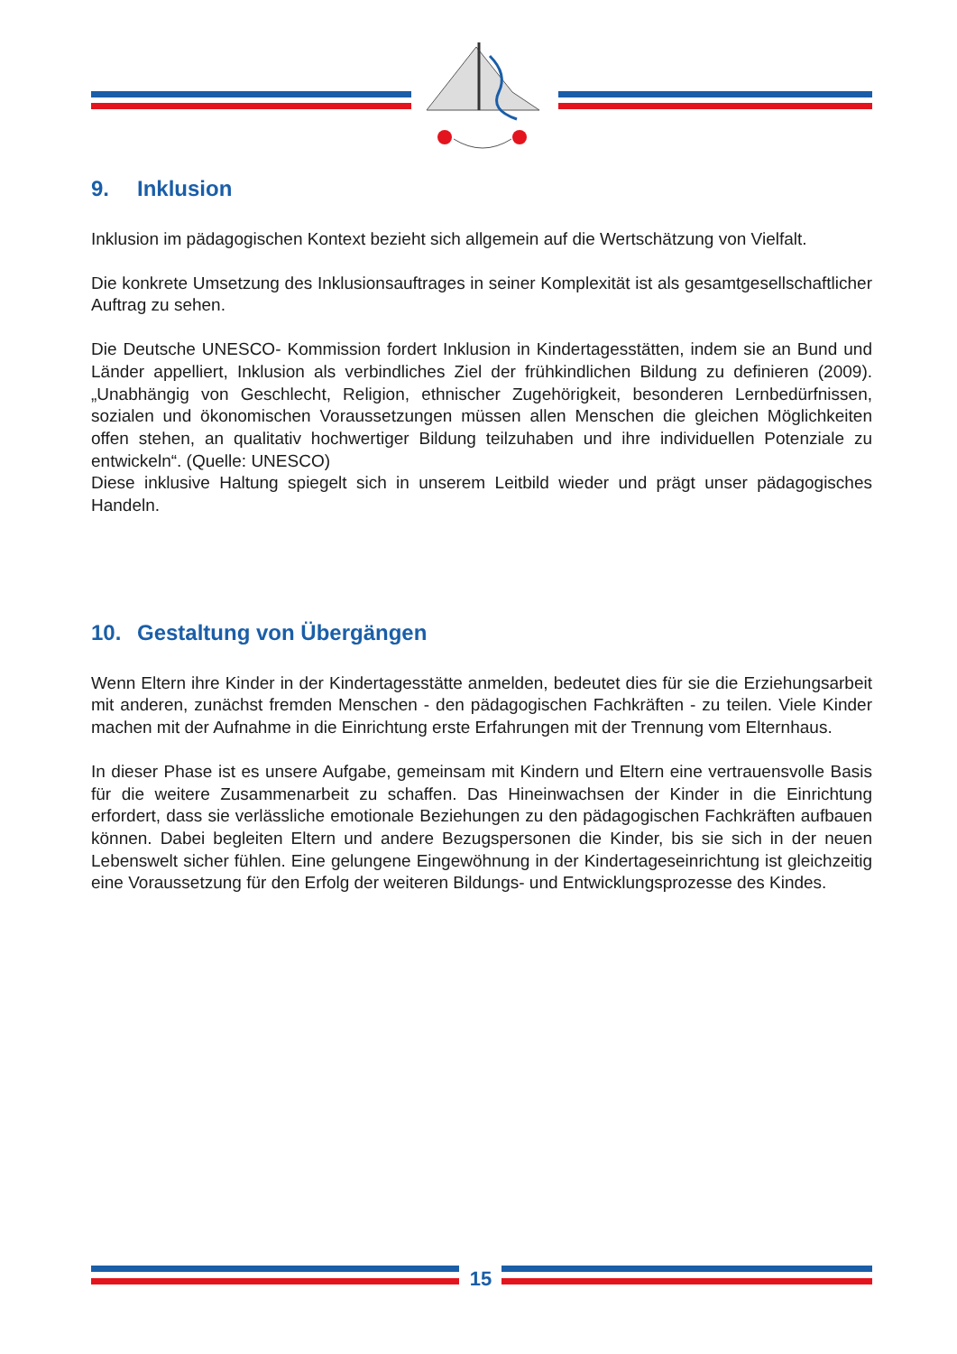9. Inklusion
Inklusion im pädagogischen Kontext bezieht sich allgemein auf die Wertschätzung von Vielfalt.
Die konkrete Umsetzung des Inklusionsauftrages in seiner Komplexität ist als gesamtgesell­schaftlicher Auftrag zu sehen.
Die Deutsche UNESCO- Kommission fordert Inklusion in Kindertagesstätten, indem sie an Bund und Länder appelliert, Inklusion als verbindliches Ziel der frühkindlichen Bildung zu de­finieren (2009). „Unabhängig von Geschlecht, Religion, ethnischer Zugehörigkeit, besonderen Lernbedürfnissen, sozialen und ökonomischen Voraussetzungen müssen allen Menschen die gleichen Möglichkeiten offen stehen, an qualitativ hochwertiger Bildung teilzuhaben und ihre individuellen Potenziale zu entwickeln“. (Quelle: UNESCO)
Diese inklusive Haltung spiegelt sich in unserem Leitbild wieder und prägt unser pädagogi­sches Handeln.
10. Gestaltung von Übergängen
Wenn Eltern ihre Kinder in der Kindertagesstätte anmelden, bedeutet dies für sie die Erzie­hungsarbeit mit anderen, zunächst fremden Menschen - den pädagogischen Fachkräften - zu teilen. Viele Kinder machen mit der Aufnahme in die Einrichtung erste Erfahrungen mit der Trennung vom Elternhaus.
In dieser Phase ist es unsere Aufgabe, gemeinsam mit Kindern und Eltern eine vertrauensvolle Basis für die weitere Zusammenarbeit zu schaffen. Das Hineinwachsen der Kinder in die Ein­richtung erfordert, dass sie verlässliche emotionale Beziehungen zu den pädagogischen Fach­kräften aufbauen können. Dabei begleiten Eltern und andere Bezugspersonen die Kinder, bis sie sich in der neuen Lebenswelt sicher fühlen. Eine gelungene Eingewöhnung in der Kinder­tageseinrichtung ist gleichzeitig eine Voraussetzung für den Erfolg der weiteren Bildungs- und Entwicklungsprozesse des Kindes.
15